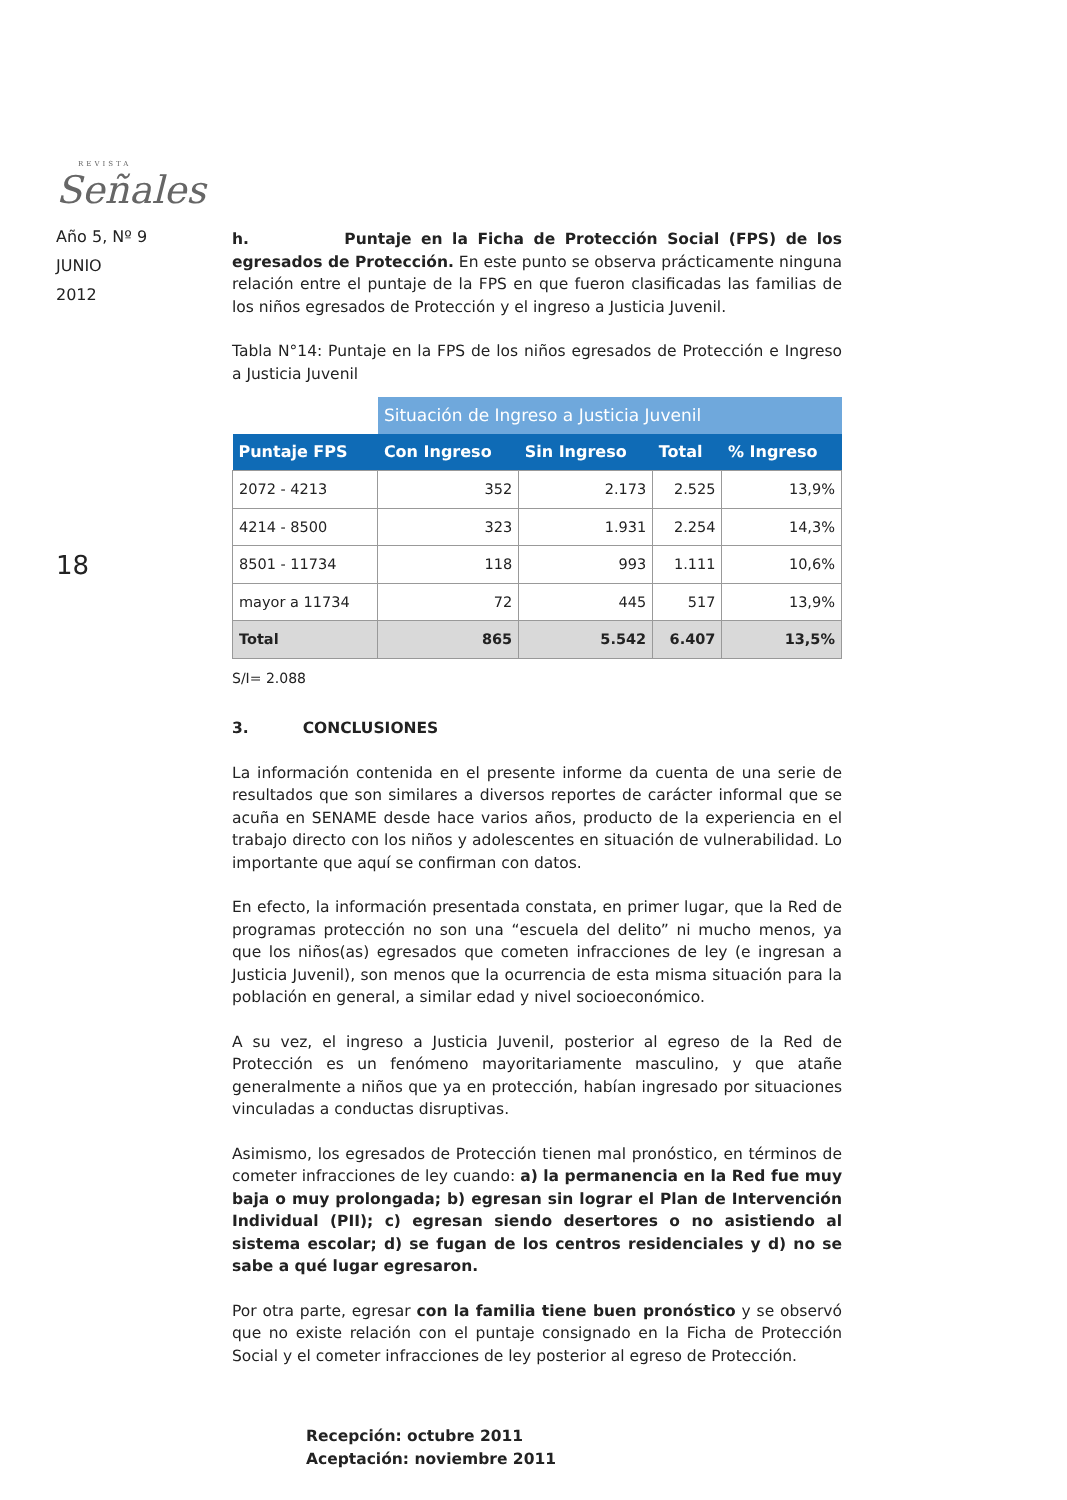REVISTA
Señales
Año 5, Nº 9
JUNIO
2012
18
h. Puntaje en la Ficha de Protección Social (FPS) de los egresados de Protección. En este punto se observa prácticamente ninguna relación entre el puntaje de la FPS en que fueron clasificadas las familias de los niños egresados de Protección y el ingreso a Justicia Juvenil.
Tabla N°14: Puntaje en la FPS de los niños egresados de Protección e Ingreso a Justicia Juvenil
| | Situación de Ingreso a Justicia Juvenil | | | |
| --- | --- | --- | --- | --- |
| Puntaje FPS | Con Ingreso | Sin Ingreso | Total | % Ingreso |
| 2072 - 4213 | 352 | 2.173 | 2.525 | 13,9% |
| 4214 - 8500 | 323 | 1.931 | 2.254 | 14,3% |
| 8501 - 11734 | 118 | 993 | 1.111 | 10,6% |
| mayor a 11734 | 72 | 445 | 517 | 13,9% |
| Total | 865 | 5.542 | 6.407 | 13,5% |
S/I= 2.088
3. CONCLUSIONES
La información contenida en el presente informe da cuenta de una serie de resultados que son similares a diversos reportes de carácter informal que se acuña en SENAME desde hace varios años, producto de la experiencia en el trabajo directo con los niños y adolescentes en situación de vulnerabilidad. Lo importante que aquí se confirman con datos.
En efecto, la información presentada constata, en primer lugar, que la Red de programas protección no son una “escuela del delito” ni mucho menos, ya que los niños(as) egresados que cometen infracciones de ley (e ingresan a Justicia Juvenil), son menos que la ocurrencia de esta misma situación para la población en general, a similar edad y nivel socioeconómico.
A su vez, el ingreso a Justicia Juvenil, posterior al egreso de la Red de Protección es un fenómeno mayoritariamente masculino, y que atañe generalmente a niños que ya en protección, habían ingresado por situaciones vinculadas a conductas disruptivas.
Asimismo, los egresados de Protección tienen mal pronóstico, en términos de cometer infracciones de ley cuando: a) la permanencia en la Red fue muy baja o muy prolongada; b) egresan sin lograr el Plan de Intervención Individual (PII); c) egresan siendo desertores o no asistiendo al sistema escolar; d) se fugan de los centros residenciales y d) no se sabe a qué lugar egresaron.
Por otra parte, egresar con la familia tiene buen pronóstico y se observó que no existe relación con el puntaje consignado en la Ficha de Protección Social y el cometer infracciones de ley posterior al egreso de Protección.
Recepción: octubre 2011
Aceptación: noviembre 2011